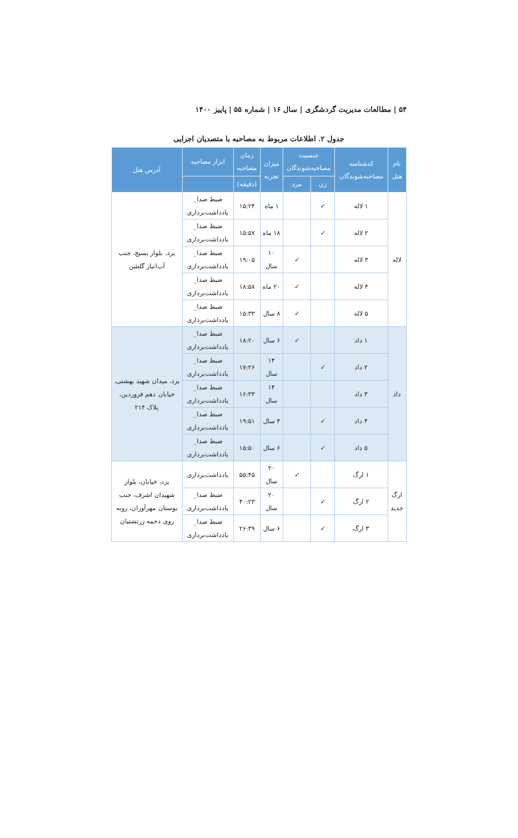۵۴ | مطالعات مدیریت گردشگری | سال ۱۶ | شماره ۵۵ | پاییز ۱۴۰۰
جدول ۲. اطلاعات مربوط به مصاحبه با متصدیان اجرایی
| نام هتل | کدشناسه مصاحبه‌شوندگان | جنسیت مصاحبه‌شوندگان | | میزان تجربه | زمان مصاحبه | ابزار مصاحبه | آدرس هتل |
| --- | --- | --- | --- | --- | --- | --- | --- |
| | | زن | مرد | | (دقیقه) | | |
| لاله | ۱ لاله | ✓ | | ۱ ماه | ۱۵:۲۴ | ضبط صدا_ یادداشت‌برداری | یزد، بلوار بسیج، جنب آب‌انبار گلشن |
| | ۲ لاله | ✓ | | ۱۸ ماه | ۱۵:۵۷ | ضبط صدا_ یادداشت‌برداری | |
| | ۳ لاله | | ✓ | ۱۰ سال | ۱۹:۰۵ | ضبط صدا_ یادداشت‌برداری | |
| | ۴ لاله | | ✓ | ۲۰ ماه | ۱۸:۵۸ | ضبط صدا_ یادداشت‌برداری | |
| | ۵ لاله | | ✓ | ۸ سال | ۱۵:۳۳ | ضبط صدا_ یادداشت‌برداری | |
| داد | ۱ داد | | ✓ | ۶ سال | ۱۸:۲۰ | ضبط صدا_ یادداشت‌برداری | یزد، میدان شهید بهشتی، خیابان دهم فروردین، پلاک ۲۱۴ |
| | ۲ داد | ✓ | | ۱۴ سال | ۱۷:۲۶ | ضبط صدا_ یادداشت‌برداری | |
| | ۳ داد | | | ۱۴ سال | ۱۶:۳۳ | ضبط صدا_ یادداشت‌برداری | |
| | ۴ داد | ✓ | | ۴ سال | ۱۹:۵۱ | ضبط صدا_ یادداشت‌برداری | |
| | ۵ داد | ✓ | | ۶ سال | ۱۵:۵۰ | ضبط صدا_ یادداشت‌برداری | |
| ارگ جدید | ۱ ارگ | | ✓ | ۲۰ سال | ۵۵:۴۵ | یادداشت‌برداری | یزد، خیابان، بلوار شهیدان اشرف، جنب بوستان مهرآوران، روبه روی دخمه زرتشتیان |
| | ۲ ارگ | ✓ | | ۲۰ سال | ۴۰:۲۳ | ضبط صدا_ یادداشت‌برداری | |
| | ۳ ارگ | ✓ | | ۶ سال | ۲۶:۳۹ | ضبط صدا_ یادداشت‌برداری | |